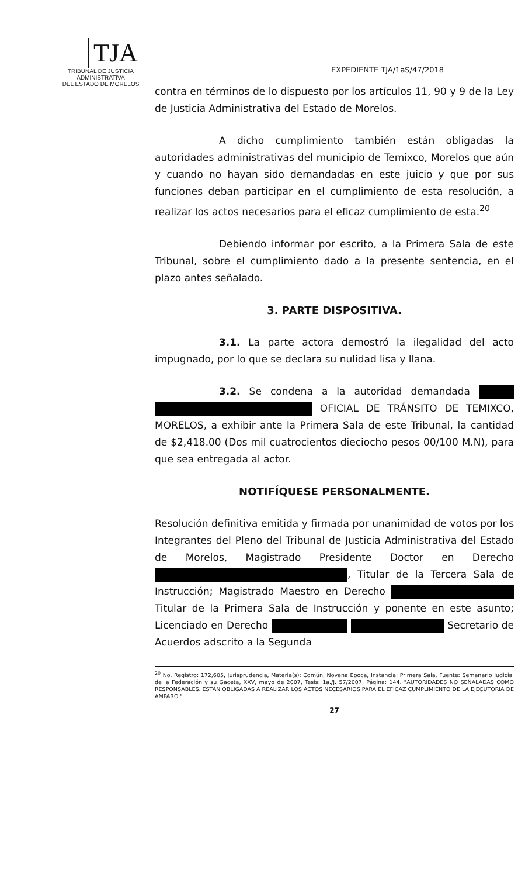TJA
TRIBUNAL DE JUSTICIA ADMINISTRATIVA
DEL ESTADO DE MORELOS
EXPEDIENTE TJA/1aS/47/2018
contra en términos de lo dispuesto por los artículos 11, 90 y 9 de la Ley de Justicia Administrativa del Estado de Morelos.
A dicho cumplimiento también están obligadas la autoridades administrativas del municipio de Temixco, Morelos que aún y cuando no hayan sido demandadas en este juicio y que por sus funciones deban participar en el cumplimiento de esta resolución, a realizar los actos necesarios para el eficaz cumplimiento de esta.<sup>20</sup>
Debiendo informar por escrito, a la Primera Sala de este Tribunal, sobre el cumplimiento dado a la presente sentencia, en el plazo antes señalado.
3. PARTE DISPOSITIVA.
3.1. La parte actora demostró la ilegalidad del acto impugnado, por lo que se declara su nulidad lisa y llana.
3.2. Se condena a la autoridad demandada OFICIAL DE TRÁNSITO DE TEMIXCO, MORELOS, a exhibir ante la Primera Sala de este Tribunal, la cantidad de $2,418.00 (Dos mil cuatrocientos dieciocho pesos 00/100 M.N), para que sea entregada al actor.
NOTIFÍQUESE PERSONALMENTE.
Resolución definitiva emitida y firmada por unanimidad de votos por los Integrantes del Pleno del Tribunal de Justicia Administrativa del Estado de Morelos, Magistrado Presidente Doctor en Derecho , Titular de la Tercera Sala de Instrucción; Magistrado Maestro en Derecho Titular de la Primera Sala de Instrucción y ponente en este asunto; Licenciado en Derecho Secretario de Acuerdos adscrito a la Segunda
<sup>20</sup> No. Registro: 172,605, Jurisprudencia, Materia(s): Común, Novena Época, Instancia: Primera Sala, Fuente: Semanario Judicial de la Federación y su Gaceta, XXV, mayo de 2007, Tesis: 1a./J. 57/2007, Página: 144. "AUTORIDADES NO SEÑALADAS COMO RESPONSABLES. ESTÁN OBLIGADAS A REALIZAR LOS ACTOS NECESARIOS PARA EL EFICAZ CUMPLIMIENTO DE LA EJECUTORIA DE AMPARO."
27